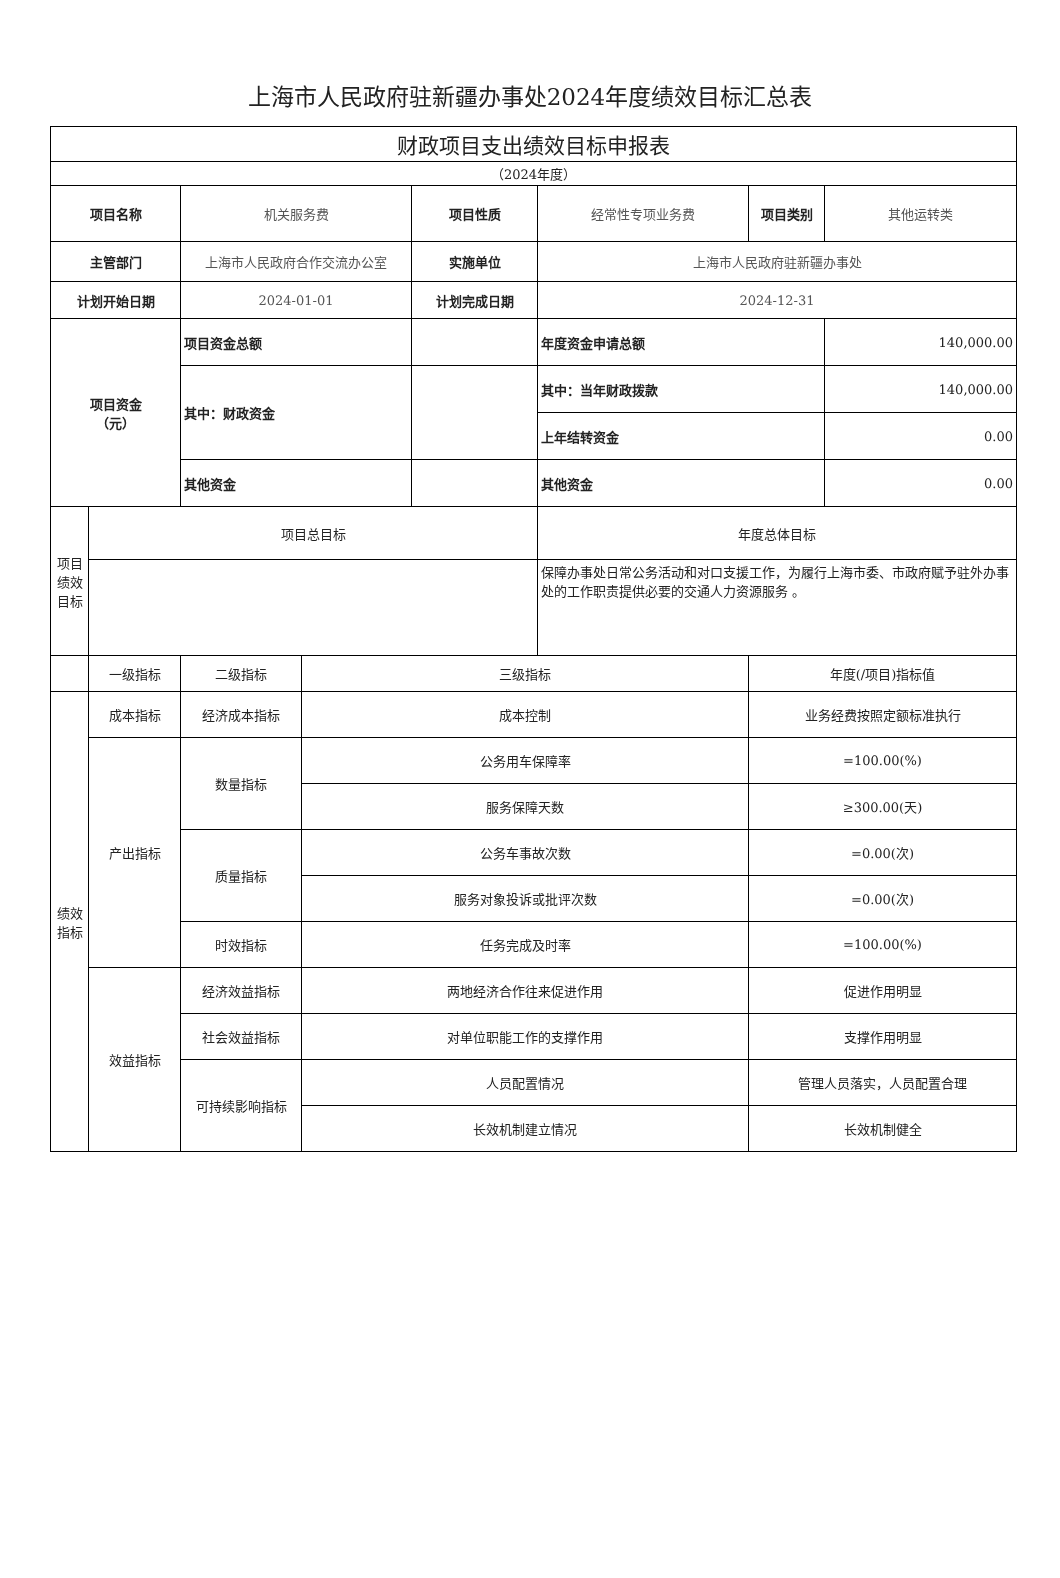上海市人民政府驻新疆办事处2024年度绩效目标汇总表
| 财政项目支出绩效目标申报表 | | | | | | | |
| （2024年度） | | | | | | | |
| 项目名称 | | 机关服务费 | | 项目性质 | 经常性专项业务费 | 项目类别 | 其他运转类 |
| 主管部门 | | 上海市人民政府合作交流办公室 | | 实施单位 | 上海市人民政府驻新疆办事处 | | |
| 计划开始日期 | | 2024-01-01 | | 计划完成日期 | 2024-12-31 | | |
| 项目资金 （元） | | 项目资金总额 | | | 年度资金申请总额 | | 140,000.00 |
| | | 其中：财政资金 | | | 其中：当年财政拨款 | | 140,000.00 |
| | | | | | 上年结转资金 | | 0.00 |
| | | 其他资金 | | | 其他资金 | | 0.00 |
| 项目 绩效 目标 | 项目总目标 | | | | 年度总体目标 | | |
| | | | | | 保障办事处日常公务活动和对口支援工作，为履行上海市委、市政府赋予驻外办事处的工作职责提供必要的交通人力资源服务 。 | | |
| | 一级指标 | 二级指标 | 三级指标 | | | 年度(/项目)指标值 | |
| 绩效 指标 | 成本指标 | 经济成本指标 | 成本控制 | | | 业务经费按照定额标准执行 | |
| | 产出指标 | 数量指标 | 公务用车保障率 | | | =100.00(%) | |
| | | | 服务保障天数 | | | ≥300.00(天) | |
| | | 质量指标 | 公务车事故次数 | | | =0.00(次) | |
| | | | 服务对象投诉或批评次数 | | | =0.00(次) | |
| | | 时效指标 | 任务完成及时率 | | | =100.00(%) | |
| | 效益指标 | 经济效益指标 | 两地经济合作往来促进作用 | | | 促进作用明显 | |
| | | 社会效益指标 | 对单位职能工作的支撑作用 | | | 支撑作用明显 | |
| | | 可持续影响指标 | 人员配置情况 | | | 管理人员落实，人员配置合理 | |
| | | | 长效机制建立情况 | | | 长效机制健全 | |